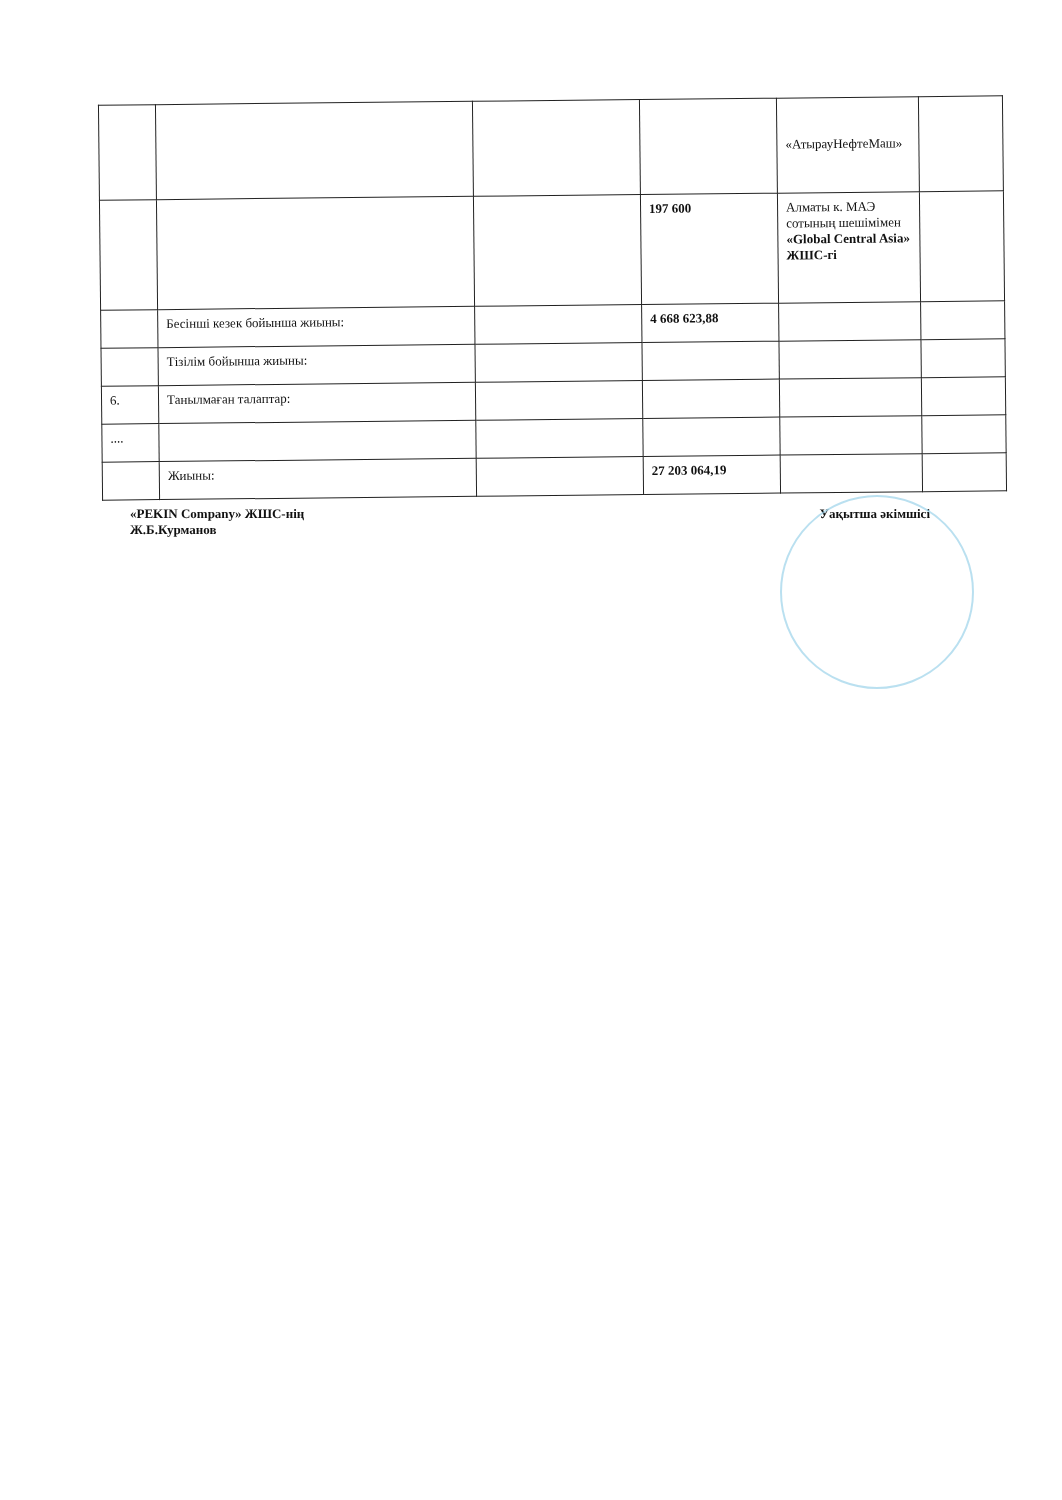| | | | | «АтырауНефтеМаш» | |
| | | | 197 600 | Алматы к. МАЭ сотының шешімімен «Global Central Asia» ЖШС-гі | |
| | Бесінші кезек бойынша жиыны: | | 4 668 623,88 | | |
| | Тізілім бойынша жиыны: | | | | |
| 6. | Танылмаған талаптар: | | | | |
| .... | | | | | |
| | Жиыны: | | 27 203 064,19 | | |
«PEKIN Company» ЖШС-нің
Ж.Б.Курманов
Уақытша әкімшісі